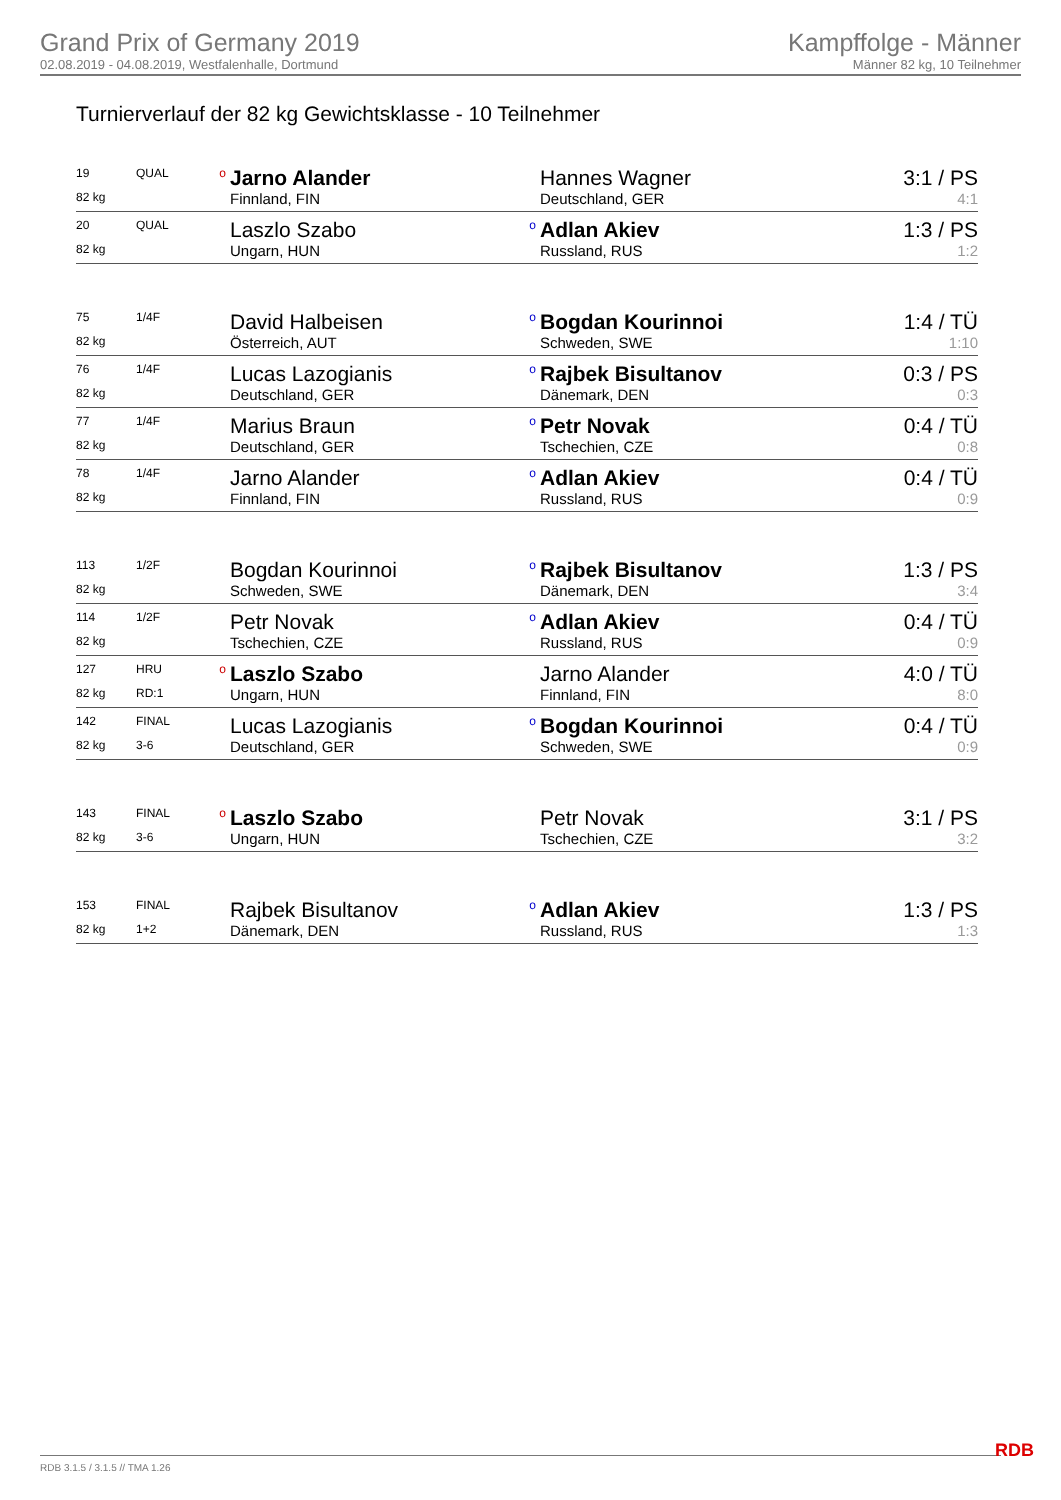Grand Prix of Germany 2019
02.08.2019 - 04.08.2019, Westfalenhalle, Dortmund
Kampffolge - Männer
Männer 82 kg, 10 Teilnehmer
Turnierverlauf der 82 kg Gewichtsklasse - 10 Teilnehmer
| 19 | QUAL | o | Jarno Alander | | Hannes Wagner | 3:1 / PS |
| 82 kg | | | Finnland, FIN | | Deutschland, GER | 4:1 |
| 20 | QUAL | | Laszlo Szabo | o | Adlan Akiev | 1:3 / PS |
| 82 kg | | | Ungarn, HUN | | Russland, RUS | 1:2 |
| 75 | 1/4F | | David Halbeisen | o | Bogdan Kourinnoi | 1:4 / TÜ |
| 82 kg | | | Österreich, AUT | | Schweden, SWE | 1:10 |
| 76 | 1/4F | | Lucas Lazogianis | o | Rajbek Bisultanov | 0:3 / PS |
| 82 kg | | | Deutschland, GER | | Dänemark, DEN | 0:3 |
| 77 | 1/4F | | Marius Braun | o | Petr Novak | 0:4 / TÜ |
| 82 kg | | | Deutschland, GER | | Tschechien, CZE | 0:8 |
| 78 | 1/4F | | Jarno Alander | o | Adlan Akiev | 0:4 / TÜ |
| 82 kg | | | Finnland, FIN | | Russland, RUS | 0:9 |
| 113 | 1/2F | | Bogdan Kourinnoi | o | Rajbek Bisultanov | 1:3 / PS |
| 82 kg | | | Schweden, SWE | | Dänemark, DEN | 3:4 |
| 114 | 1/2F | | Petr Novak | o | Adlan Akiev | 0:4 / TÜ |
| 82 kg | | | Tschechien, CZE | | Russland, RUS | 0:9 |
| 127 | HRU | o | Laszlo Szabo | | Jarno Alander | 4:0 / TÜ |
| 82 kg | RD:1 | | Ungarn, HUN | | Finnland, FIN | 8:0 |
| 142 | FINAL | | Lucas Lazogianis | o | Bogdan Kourinnoi | 0:4 / TÜ |
| 82 kg | 3-6 | | Deutschland, GER | | Schweden, SWE | 0:9 |
| 143 | FINAL | o | Laszlo Szabo | | Petr Novak | 3:1 / PS |
| 82 kg | 3-6 | | Ungarn, HUN | | Tschechien, CZE | 3:2 |
| 153 | FINAL | | Rajbek Bisultanov | o | Adlan Akiev | 1:3 / PS |
| 82 kg | 1+2 | | Dänemark, DEN | | Russland, RUS | 1:3 |
RDB 3.1.5 / 3.1.5 // TMA 1.26 RDB